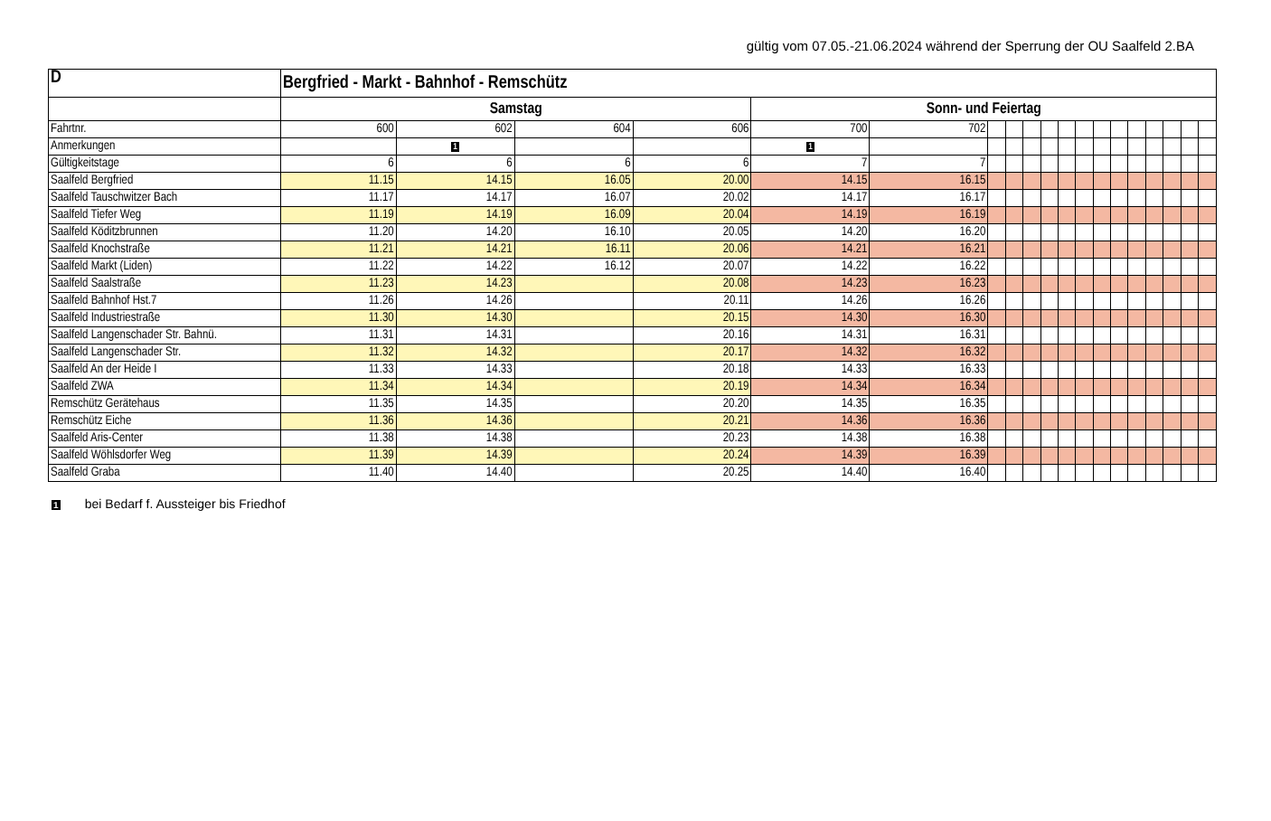gültig vom 07.05.-21.06.2024 während der Sperrung der OU Saalfeld 2.BA
| D | Bergfried - Markt - Bahnhof - Remschütz | | | | | | | | | | | | | | | | | | |
| --- | --- | --- | --- | --- | --- | --- | --- | --- | --- | --- | --- | --- | --- | --- | --- | --- | --- | --- | --- |
| | Samstag | | | | Sonn- und Feiertag | | | | | | | | | | | | | | |
| Fahrtnr. | 600 | 602 | 604 | 606 | 700 | 702 | | | | | | | | | | | | | |
| Anmerkungen | | 1 | | | 1 | | | | | | | | | | | | | | |
| Gültigkeitstage | 6 | 6 | 6 | 6 | 7 | 7 | | | | | | | | | | | | | |
| Saalfeld Bergfried | 11.15 | 14.15 | 16.05 | 20.00 | 14.15 | 16.15 | | | | | | | | | | | | | |
| Saalfeld Tauschwitzer Bach | 11.17 | 14.17 | 16.07 | 20.02 | 14.17 | 16.17 | | | | | | | | | | | | | |
| Saalfeld Tiefer Weg | 11.19 | 14.19 | 16.09 | 20.04 | 14.19 | 16.19 | | | | | | | | | | | | | |
| Saalfeld Köditzbrunnen | 11.20 | 14.20 | 16.10 | 20.05 | 14.20 | 16.20 | | | | | | | | | | | | | |
| Saalfeld Knochstraße | 11.21 | 14.21 | 16.11 | 20.06 | 14.21 | 16.21 | | | | | | | | | | | | | |
| Saalfeld Markt (Liden) | 11.22 | 14.22 | 16.12 | 20.07 | 14.22 | 16.22 | | | | | | | | | | | | | |
| Saalfeld Saalstraße | 11.23 | 14.23 | | 20.08 | 14.23 | 16.23 | | | | | | | | | | | | | |
| Saalfeld Bahnhof Hst.7 | 11.26 | 14.26 | | 20.11 | 14.26 | 16.26 | | | | | | | | | | | | | |
| Saalfeld Industriestraße | 11.30 | 14.30 | | 20.15 | 14.30 | 16.30 | | | | | | | | | | | | | |
| Saalfeld Langenschader Str. Bahnü. | 11.31 | 14.31 | | 20.16 | 14.31 | 16.31 | | | | | | | | | | | | | |
| Saalfeld Langenschader Str. | 11.32 | 14.32 | | 20.17 | 14.32 | 16.32 | | | | | | | | | | | | | |
| Saalfeld An der Heide I | 11.33 | 14.33 | | 20.18 | 14.33 | 16.33 | | | | | | | | | | | | | |
| Saalfeld ZWA | 11.34 | 14.34 | | 20.19 | 14.34 | 16.34 | | | | | | | | | | | | | |
| Remschütz Gerätehaus | 11.35 | 14.35 | | 20.20 | 14.35 | 16.35 | | | | | | | | | | | | | |
| Remschütz Eiche | 11.36 | 14.36 | | 20.21 | 14.36 | 16.36 | | | | | | | | | | | | | |
| Saalfeld Aris-Center | 11.38 | 14.38 | | 20.23 | 14.38 | 16.38 | | | | | | | | | | | | | |
| Saalfeld Wöhlsdorfer Weg | 11.39 | 14.39 | | 20.24 | 14.39 | 16.39 | | | | | | | | | | | | | |
| Saalfeld Graba | 11.40 | 14.40 | | 20.25 | 14.40 | 16.40 | | | | | | | | | | | | | |
1 bei Bedarf f. Aussteiger bis Friedhof